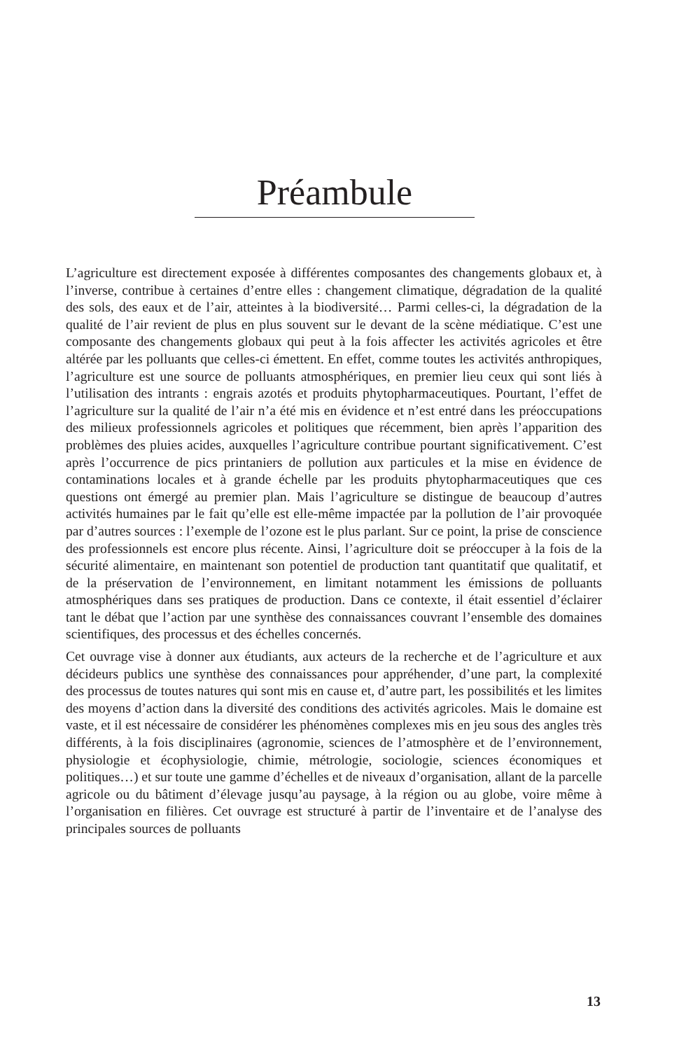Préambule
L’agriculture est directement exposée à différentes composantes des changements globaux et, à l’inverse, contribue à certaines d’entre elles : changement climatique, dégradation de la qualité des sols, des eaux et de l’air, atteintes à la biodiversité… Parmi celles-ci, la dégradation de la qualité de l’air revient de plus en plus souvent sur le devant de la scène médiatique. C’est une composante des changements globaux qui peut à la fois affecter les activités agricoles et être altérée par les polluants que celles-ci émettent. En effet, comme toutes les activités anthropiques, l’agriculture est une source de polluants atmosphériques, en premier lieu ceux qui sont liés à l’utilisation des intrants : engrais azotés et produits phytopharmaceutiques. Pourtant, l’effet de l’agriculture sur la qualité de l’air n’a été mis en évidence et n’est entré dans les préoccupations des milieux professionnels agricoles et politiques que récemment, bien après l’apparition des problèmes des pluies acides, auxquelles l’agriculture contribue pourtant significativement. C’est après l’occurrence de pics printaniers de pollution aux particules et la mise en évidence de contaminations locales et à grande échelle par les produits phytopharmaceutiques que ces questions ont émergé au premier plan. Mais l’agriculture se distingue de beaucoup d’autres activités humaines par le fait qu’elle est elle-même impactée par la pollution de l’air provoquée par d’autres sources : l’exemple de l’ozone est le plus parlant. Sur ce point, la prise de conscience des professionnels est encore plus récente. Ainsi, l’agriculture doit se préoccuper à la fois de la sécurité alimentaire, en maintenant son potentiel de production tant quantitatif que qualitatif, et de la préservation de l’environnement, en limitant notamment les émissions de polluants atmosphériques dans ses pratiques de production. Dans ce contexte, il était essentiel d’éclairer tant le débat que l’action par une synthèse des connaissances couvrant l’ensemble des domaines scientifiques, des processus et des échelles concernés.
Cet ouvrage vise à donner aux étudiants, aux acteurs de la recherche et de l’agriculture et aux décideurs publics une synthèse des connaissances pour appréhender, d’une part, la complexité des processus de toutes natures qui sont mis en cause et, d’autre part, les possibilités et les limites des moyens d’action dans la diversité des conditions des activités agricoles. Mais le domaine est vaste, et il est nécessaire de considérer les phénomènes complexes mis en jeu sous des angles très différents, à la fois disciplinaires (agronomie, sciences de l’atmosphère et de l’environnement, physiologie et écophysiologie, chimie, métrologie, sociologie, sciences économiques et politiques…) et sur toute une gamme d’échelles et de niveaux d’organisation, allant de la parcelle agricole ou du bâtiment d’élevage jusqu’au paysage, à la région ou au globe, voire même à l’organisation en filières. Cet ouvrage est structuré à partir de l’inventaire et de l’analyse des principales sources de polluants
13